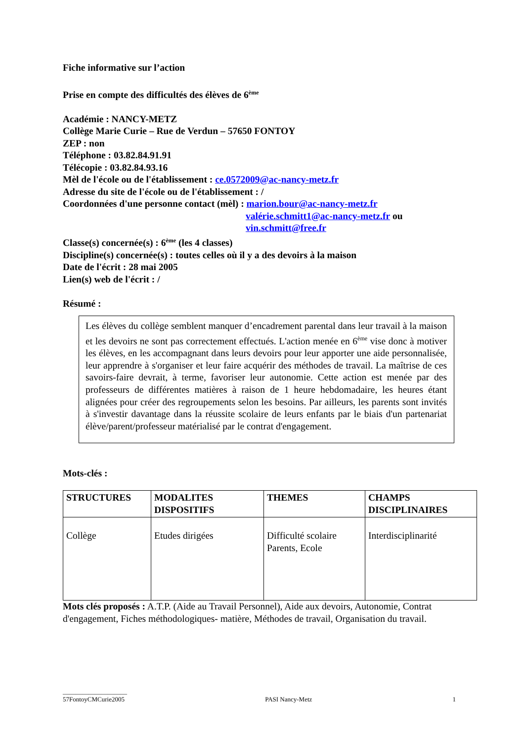Fiche informative sur l’action
Prise en compte des difficultés des élèves de 6<sup>ème</sup>
Académie : NANCY-METZ
Collège Marie Curie – Rue de Verdun – 57650 FONTOY
ZEP : non
Téléphone : 03.82.84.91.91
Télécopie : 03.82.84.93.16
Mèl de l'école ou de l'établissement : ce.0572009@ac-nancy-metz.fr
Adresse du site de l'école ou de l'établissement : /
Coordonnées d'une personne contact (mèl) : marion.bour@ac-nancy-metz.fr
valérie.schmitt1@ac-nancy-metz.fr ou
vin.schmitt@free.fr
Classe(s) concernée(s) : 6<sup>ème</sup> (les 4 classes)
Discipline(s) concernée(s) : toutes celles où il y a des devoirs à la maison
Date de l'écrit : 28 mai 2005
Lien(s) web de l'écrit : /
Résumé :
Les élèves du collège semblent manquer d’encadrement parental dans leur travail à la maison et les devoirs ne sont pas correctement effectués. L'action menée en 6<sup>ème</sup> vise donc à motiver les élèves, en les accompagnant dans leurs devoirs pour leur apporter une aide personnalisée, leur apprendre à s'organiser et leur faire acquérir des méthodes de travail. La maîtrise de ces savoirs-faire devrait, à terme, favoriser leur autonomie. Cette action est menée par des professeurs de différentes matières à raison de 1 heure hebdomadaire, les heures étant alignées pour créer des regroupements selon les besoins. Par ailleurs, les parents sont invités à s'investir davantage dans la réussite scolaire de leurs enfants par le biais d'un partenariat élève/parent/professeur matérialisé par le contrat d'engagement.
Mots-clés :
| STRUCTURES | MODALITES DISPOSITIFS | THEMES | CHAMPS DISCIPLINAIRES |
| --- | --- | --- | --- |
| Collège | Etudes dirigées | Difficulté scolaire Parents, Ecole | Interdisciplinarité |
Mots clés proposés : A.T.P. (Aide au Travail Personnel), Aide aux devoirs, Autonomie, Contrat d'engagement, Fiches méthodologiques- matière, Méthodes de travail, Organisation du travail.
____________________
57FontoyCMCurie2005 PASI Nancy-Metz 1